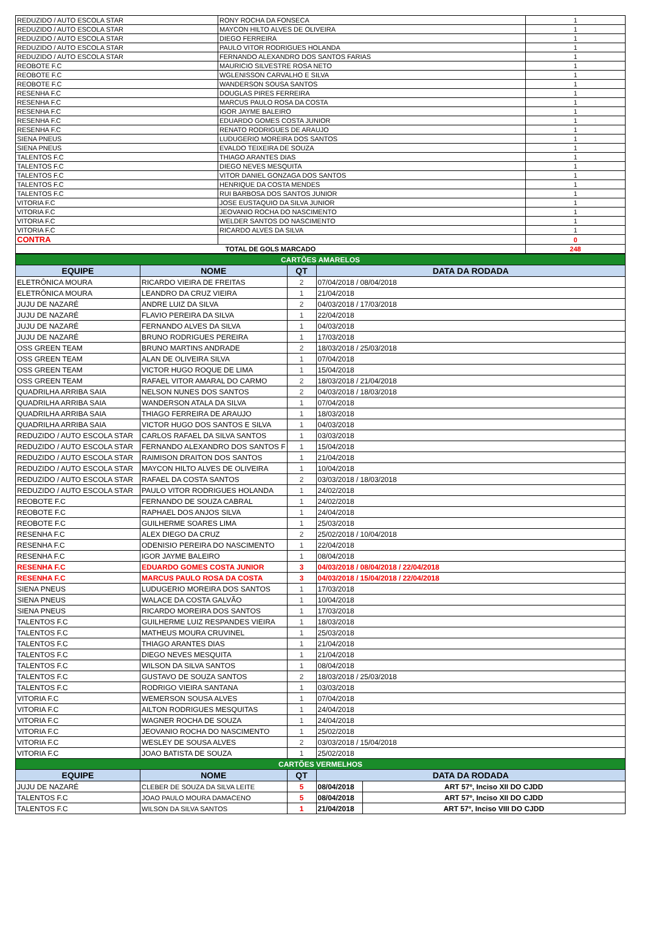| REDUZIDO / AUTO ESCOLA STAR | RONY ROCHA DA FONSECA | 1 |
| REDUZIDO / AUTO ESCOLA STAR | MAYCON HILTO ALVES DE OLIVEIRA | 1 |
| REDUZIDO / AUTO ESCOLA STAR | DIEGO FERREIRA | 1 |
| REDUZIDO / AUTO ESCOLA STAR | PAULO VITOR RODRIGUES HOLANDA | 1 |
| REDUZIDO / AUTO ESCOLA STAR | FERNANDO ALEXANDRO DOS SANTOS FARIAS | 1 |
| REOBOTE F.C | MAURICIO SILVESTRE ROSA NETO | 1 |
| REOBOTE F.C | WGLENISSON CARVALHO E SILVA | 1 |
| REOBOTE F.C | WANDERSON SOUSA SANTOS | 1 |
| RESENHA F.C | DOUGLAS PIRES FERREIRA | 1 |
| RESENHA F.C | MARCUS PAULO ROSA DA COSTA | 1 |
| RESENHA F.C | IGOR JAYME BALEIRO | 1 |
| RESENHA F.C | EDUARDO GOMES COSTA JUNIOR | 1 |
| RESENHA F.C | RENATO RODRIGUES DE ARAUJO | 1 |
| SIENA PNEUS | LUDUGERIO MOREIRA DOS SANTOS | 1 |
| SIENA PNEUS | EVALDO TEIXEIRA DE SOUZA | 1 |
| TALENTOS F.C | THIAGO ARANTES DIAS | 1 |
| TALENTOS F.C | DIEGO NEVES MESQUITA | 1 |
| TALENTOS F.C | VITOR DANIEL GONZAGA DOS SANTOS | 1 |
| TALENTOS F.C | HENRIQUE DA COSTA MENDES | 1 |
| TALENTOS F.C | RUI BARBOSA DOS SANTOS JUNIOR | 1 |
| VITORIA F.C | JOSE EUSTAQUIO DA SILVA JUNIOR | 1 |
| VITORIA F.C | JEOVANIO ROCHA DO NASCIMENTO | 1 |
| VITORIA F.C | WELDER SANTOS DO NASCIMENTO | 1 |
| VITORIA F.C | RICARDO ALVES DA SILVA | 1 |
| CONTRA | | 0 |
| TOTAL DE GOLS MARCADO | | 248 |
| CARTÕES AMARELOS | | | | |
| EQUIPE | NOME | QT | DATA DA RODADA | |
| ELETRÔNICA MOURA | RICARDO VIEIRA DE FREITAS | 2 | 07/04/2018 / 08/04/2018 | |
| ELETRÔNICA MOURA | LEANDRO DA CRUZ VIEIRA | 1 | 21/04/2018 | |
| JUJU DE NAZARÉ | ANDRE LUIZ DA SILVA | 2 | 04/03/2018 / 17/03/2018 | |
| JUJU DE NAZARÉ | FLAVIO PEREIRA DA SILVA | 1 | 22/04/2018 | |
| JUJU DE NAZARÉ | FERNANDO ALVES DA SILVA | 1 | 04/03/2018 | |
| JUJU DE NAZARÉ | BRUNO RODRIGUES PEREIRA | 1 | 17/03/2018 | |
| OSS GREEN TEAM | BRUNO MARTINS ANDRADE | 2 | 18/03/2018 / 25/03/2018 | |
| OSS GREEN TEAM | ALAN DE OLIVEIRA SILVA | 1 | 07/04/2018 | |
| OSS GREEN TEAM | VICTOR HUGO ROQUE DE LIMA | 1 | 15/04/2018 | |
| OSS GREEN TEAM | RAFAEL VITOR AMARAL DO CARMO | 2 | 18/03/2018 / 21/04/2018 | |
| QUADRILHA ARRIBA SAIA | NELSON NUNES DOS SANTOS | 2 | 04/03/2018 / 18/03/2018 | |
| QUADRILHA ARRIBA SAIA | WANDERSON ATALA DA SILVA | 1 | 07/04/2018 | |
| QUADRILHA ARRIBA SAIA | THIAGO FERREIRA DE ARAUJO | 1 | 18/03/2018 | |
| QUADRILHA ARRIBA SAIA | VICTOR HUGO DOS SANTOS E SILVA | 1 | 04/03/2018 | |
| REDUZIDO / AUTO ESCOLA STAR | CARLOS RAFAEL DA SILVA SANTOS | 1 | 03/03/2018 | |
| REDUZIDO / AUTO ESCOLA STAR | FERNANDO ALEXANDRO DOS SANTOS F | 1 | 15/04/2018 | |
| REDUZIDO / AUTO ESCOLA STAR | RAIMISON DRAITON DOS SANTOS | 1 | 21/04/2018 | |
| REDUZIDO / AUTO ESCOLA STAR | MAYCON HILTO ALVES DE OLIVEIRA | 1 | 10/04/2018 | |
| REDUZIDO / AUTO ESCOLA STAR | RAFAEL DA COSTA SANTOS | 2 | 03/03/2018 / 18/03/2018 | |
| REDUZIDO / AUTO ESCOLA STAR | PAULO VITOR RODRIGUES HOLANDA | 1 | 24/02/2018 | |
| REOBOTE F.C | FERNANDO DE SOUZA CABRAL | 1 | 24/02/2018 | |
| REOBOTE F.C | RAPHAEL DOS ANJOS SILVA | 1 | 24/04/2018 | |
| REOBOTE F.C | GUILHERME SOARES LIMA | 1 | 25/03/2018 | |
| RESENHA F.C | ALEX DIEGO DA CRUZ | 2 | 25/02/2018 / 10/04/2018 | |
| RESENHA F.C | ODENISIO PEREIRA DO NASCIMENTO | 1 | 22/04/2018 | |
| RESENHA F.C | IGOR JAYME BALEIRO | 1 | 08/04/2018 | |
| RESENHA F.C | EDUARDO GOMES COSTA JUNIOR | 3 | 04/03/2018 / 08/04/2018 / 22/04/2018 | |
| RESENHA F.C | MARCUS PAULO ROSA DA COSTA | 3 | 04/03/2018 / 15/04/2018 / 22/04/2018 | |
| SIENA PNEUS | LUDUGERIO MOREIRA DOS SANTOS | 1 | 17/03/2018 | |
| SIENA PNEUS | WALACE DA COSTA GALVÃO | 1 | 10/04/2018 | |
| SIENA PNEUS | RICARDO MOREIRA DOS SANTOS | 1 | 17/03/2018 | |
| TALENTOS F.C | GUILHERME LUIZ RESPANDES VIEIRA | 1 | 18/03/2018 | |
| TALENTOS F.C | MATHEUS MOURA CRUVINEL | 1 | 25/03/2018 | |
| TALENTOS F.C | THIAGO ARANTES DIAS | 1 | 21/04/2018 | |
| TALENTOS F.C | DIEGO NEVES MESQUITA | 1 | 21/04/2018 | |
| TALENTOS F.C | WILSON DA SILVA SANTOS | 1 | 08/04/2018 | |
| TALENTOS F.C | GUSTAVO DE SOUZA SANTOS | 2 | 18/03/2018 / 25/03/2018 | |
| TALENTOS F.C | RODRIGO VIEIRA SANTANA | 1 | 03/03/2018 | |
| VITORIA F.C | WEMERSON SOUSA ALVES | 1 | 07/04/2018 | |
| VITORIA F.C | AILTON RODRIGUES MESQUITAS | 1 | 24/04/2018 | |
| VITORIA F.C | WAGNER ROCHA DE SOUZA | 1 | 24/04/2018 | |
| VITORIA F.C | JEOVANIO ROCHA DO NASCIMENTO | 1 | 25/02/2018 | |
| VITORIA F.C | WESLEY DE SOUSA ALVES | 2 | 03/03/2018 / 15/04/2018 | |
| VITORIA F.C | JOAO BATISTA DE SOUZA | 1 | 25/02/2018 | |
| CARTÕES VERMELHOS | | | | |
| EQUIPE | NOME | QT | DATA DA RODADA | |
| JUJU DE NAZARÉ | CLEBER DE SOUZA DA SILVA LEITE | 5 | 08/04/2018 | ART 57º, Inciso XII DO CJDD |
| TALENTOS F.C | JOAO PAULO MOURA DAMACENO | 5 | 08/04/2018 | ART 57º, Inciso XII DO CJDD |
| TALENTOS F.C | WILSON DA SILVA SANTOS | 1 | 21/04/2018 | ART 57º, Inciso VIII DO CJDD |